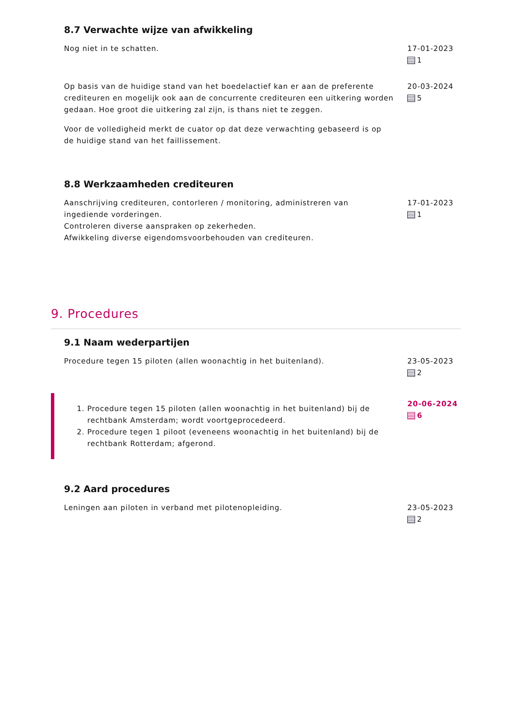8.7 Verwachte wijze van afwikkeling
Nog niet in te schatten. 17-01-2023
1
Op basis van de huidige stand van het boedelactief kan er aan de preferente crediteuren en mogelijk ook aan de concurrente crediteuren een uitkering worden gedaan. Hoe groot die uitkering zal zijn, is thans niet te zeggen.
Voor de volledigheid merkt de cuator op dat deze verwachting gebaseerd is op de huidige stand van het faillissement.
20-03-2024
5
8.8 Werkzaamheden crediteuren
Aanschrijving crediteuren, contorleren / monitoring, administreren van ingediende vorderingen.
Controleren diverse aanspraken op zekerheden.
Afwikkeling diverse eigendomsvoorbehouden van crediteuren.
17-01-2023
1
9. Procedures
9.1 Naam wederpartijen
Procedure tegen 15 piloten (allen woonachtig in het buitenland). 23-05-2023
2
1. Procedure tegen 15 piloten (allen woonachtig in het buitenland) bij de rechtbank Amsterdam; wordt voortgeprocedeerd.
2. Procedure tegen 1 piloot (eveneens woonachtig in het buitenland) bij de rechtbank Rotterdam; afgerond.
20-06-2024
6
9.2 Aard procedures
Leningen aan piloten in verband met pilotenopleiding. 23-05-2023
2